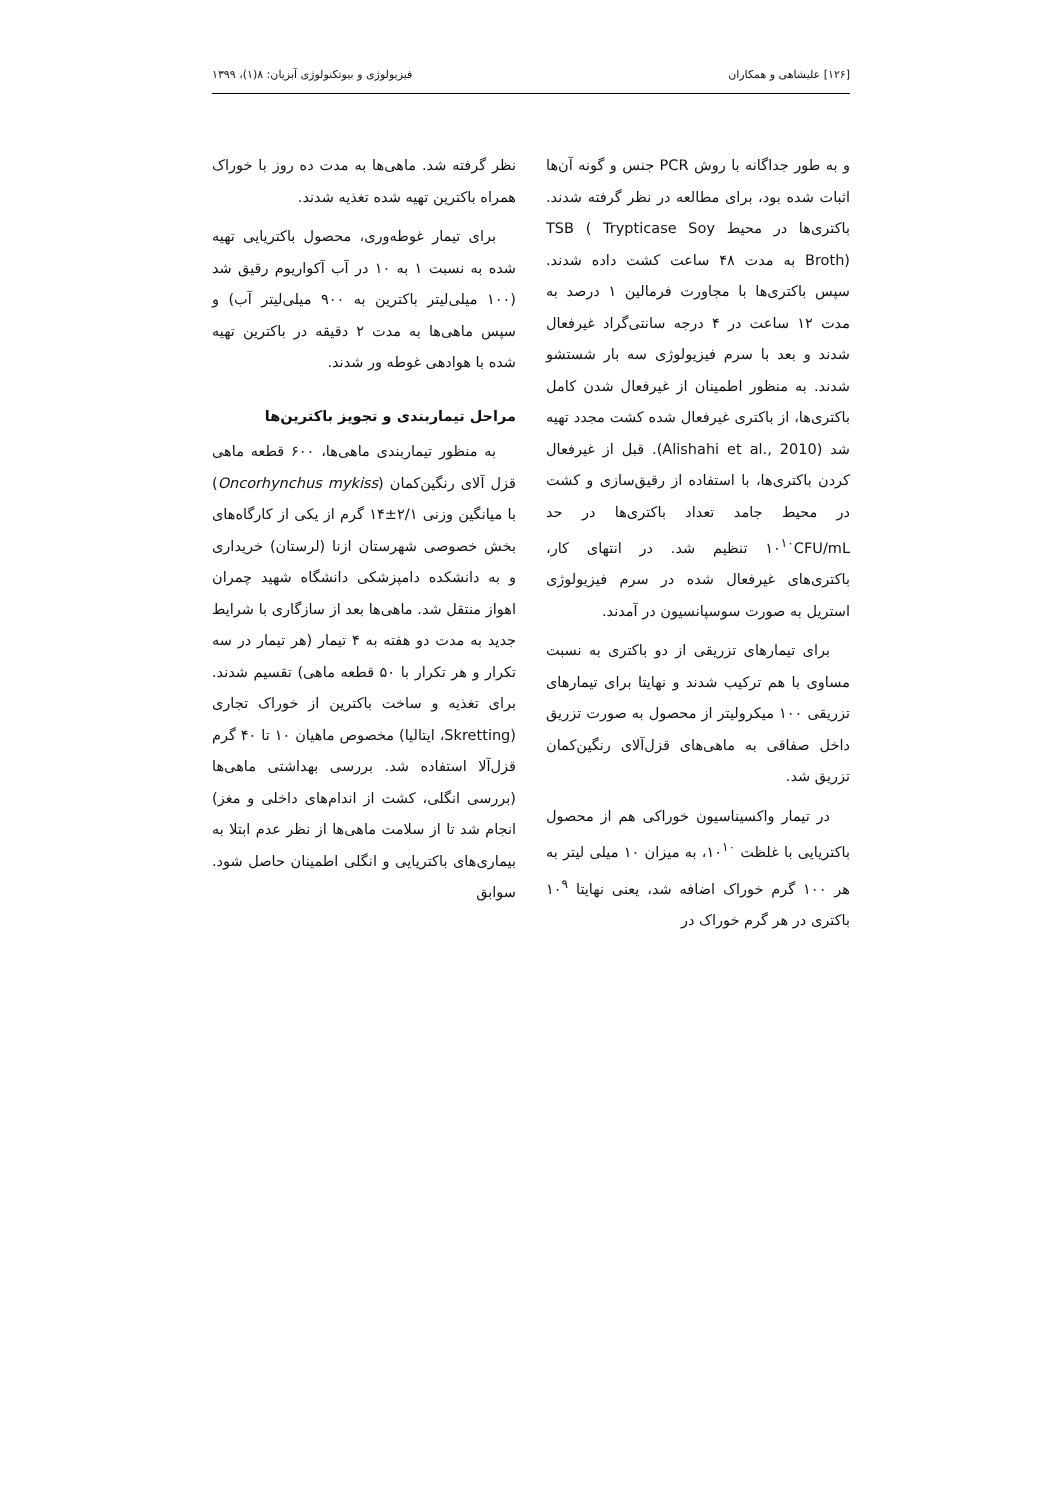[۱۲۶] علیشاهی و همکاران فیزیولوژی و بیوتکنولوژی آبزیان: ۸(۱)، ۱۳۹۹
و به طور جداگانه با روش PCR جنس و گونه آن‌ها اثبات شده بود، برای مطالعه در نظر گرفته شدند. باکتری‌ها در محیط TSB ( Trypticase Soy Broth) به مدت ۴۸ ساعت کشت داده شدند. سپس باکتری‌ها با مجاورت فرمالین ۱ درصد به مدت ۱۲ ساعت در ۴ درجه سانتی‌گراد غیرفعال شدند و بعد با سرم فیزیولوژی سه بار شستشو شدند. به منظور اطمینان از غیرفعال شدن کامل باکتری‌ها، از باکتری غیرفعال شده کشت مجدد تهیه شد (Alishahi et al., 2010). قبل از غیرفعال کردن باکتری‌ها، با استفاده از رقیق‌سازی و کشت در محیط جامد تعداد باکتری‌ها در حد ۱۰<sup>۱۰</sup>CFU/mL تنظیم شد. در انتهای کار، باکتری‌های غیرفعال شده در سرم فیزیولوژی استریل به صورت سوسپانسیون در آمدند.
برای تیمارهای تزریقی از دو باکتری به نسبت مساوی با هم ترکیب شدند و نهایتا برای تیمارهای تزریقی ۱۰۰ میکرولیتر از محصول به صورت تزریق داخل صفاقی به ماهی‌های قزل‌آلای رنگین‌کمان تزریق شد.
در تیمار واکسیناسیون خوراکی هم از محصول باکتریایی با غلظت ۱۰<sup>۱۰</sup>، به میزان ۱۰ میلی لیتر به هر ۱۰۰ گرم خوراک اضافه شد، یعنی نهایتا ۱۰<sup>۹</sup> باکتری در هر گرم خوراک در
نظر گرفته شد. ماهی‌ها به مدت ده روز با خوراک همراه باکترین تهیه شده تغذیه شدند.
برای تیمار غوطه‌وری، محصول باکتریایی تهیه شده به نسبت ۱ به ۱۰ در آب آکواریوم رقیق شد (۱۰۰ میلی‌لیتر باکترین به ۹۰۰ میلی‌لیتر آب) و سپس ماهی‌ها به مدت ۲ دقیقه در باکترین تهیه شده با هوادهی غوطه ور شدند.
مراحل تیماربندی و تجویز باکترین‌ها
به منظور تیماربندی ماهی‌ها، ۶۰۰ قطعه ماهی قزل آلای رنگین‌کمان (Oncorhynchus mykiss) با میانگین وزنی ۲/۱±۱۴ گرم از یکی از کارگاه‌های بخش خصوصی شهرستان ازنا (لرستان) خریداری و به دانشکده دامپزشکی دانشگاه شهید چمران اهواز منتقل شد. ماهی‌ها بعد از سازگاری با شرایط جدید به مدت دو هفته به ۴ تیمار (هر تیمار در سه تکرار و هر تکرار با ۵۰ قطعه ماهی) تقسیم شدند. برای تغذیه و ساخت باکترین از خوراک تجاری (Skretting، ایتالیا) مخصوص ماهیان ۱۰ تا ۴۰ گرم قزل‌آلا استفاده شد. بررسی بهداشتی ماهی‌ها (بررسی انگلی، کشت از اندام‌های داخلی و مغز) انجام شد تا از سلامت ماهی‌ها از نظر عدم ابتلا به بیماری‌های باکتریایی و انگلی اطمینان حاصل شود. سوابق